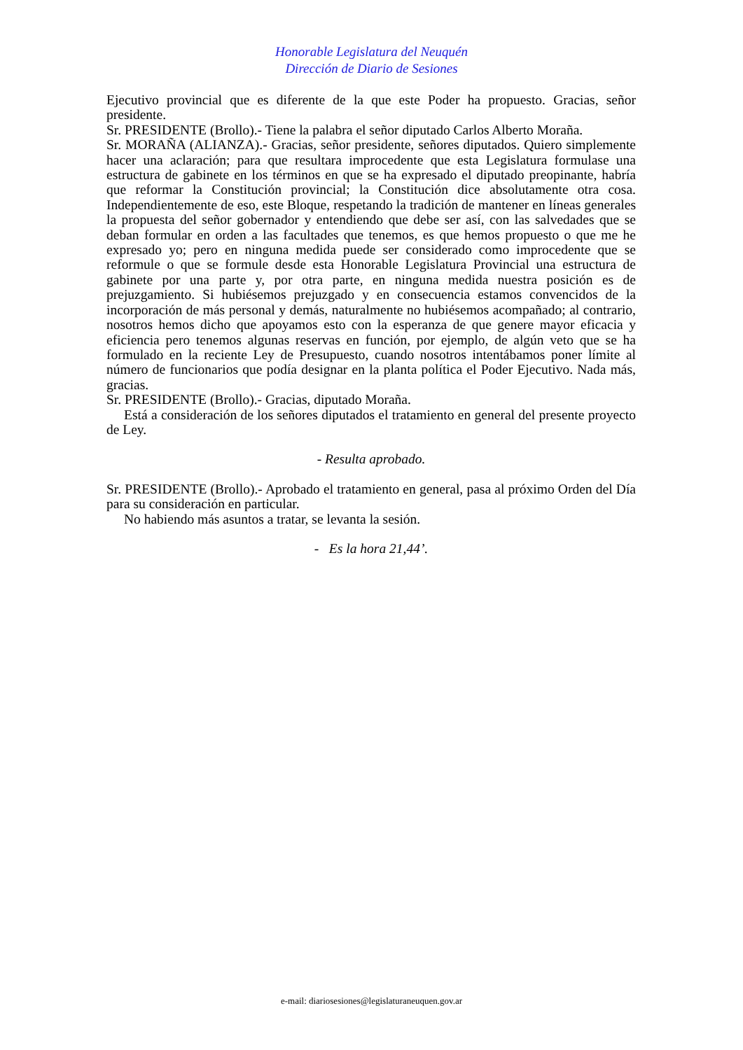Honorable Legislatura del Neuquén
Dirección de Diario de Sesiones
Ejecutivo provincial que es diferente de la que este Poder ha propuesto. Gracias, señor presidente.
Sr. PRESIDENTE (Brollo).- Tiene la palabra el señor diputado Carlos Alberto Moraña.
Sr. MORAÑA (ALIANZA).- Gracias, señor presidente, señores diputados. Quiero simplemente hacer una aclaración; para que resultara improcedente que esta Legislatura formulase una estructura de gabinete en los términos en que se ha expresado el diputado preopinante, habría que reformar la Constitución provincial; la Constitución dice absolutamente otra cosa. Independientemente de eso, este Bloque, respetando la tradición de mantener en líneas generales la propuesta del señor gobernador y entendiendo que debe ser así, con las salvedades que se deban formular en orden a las facultades que tenemos, es que hemos propuesto o que me he expresado yo; pero en ninguna medida puede ser considerado como improcedente que se reformule o que se formule desde esta Honorable Legislatura Provincial una estructura de gabinete por una parte y, por otra parte, en ninguna medida nuestra posición es de prejuzgamiento. Si hubiésemos prejuzgado y en consecuencia estamos convencidos de la incorporación de más personal y demás, naturalmente no hubiésemos acompañado; al contrario, nosotros hemos dicho que apoyamos esto con la esperanza de que genere mayor eficacia y eficiencia pero tenemos algunas reservas en función, por ejemplo, de algún veto que se ha formulado en la reciente Ley de Presupuesto, cuando nosotros intentábamos poner límite al número de funcionarios que podía designar en la planta política el Poder Ejecutivo. Nada más, gracias.
Sr. PRESIDENTE (Brollo).- Gracias, diputado Moraña.
Está a consideración de los señores diputados el tratamiento en general del presente proyecto de Ley.
- Resulta aprobado.
Sr. PRESIDENTE (Brollo).- Aprobado el tratamiento en general, pasa al próximo Orden del Día para su consideración en particular.
No habiendo más asuntos a tratar, se levanta la sesión.
- Es la hora 21,44’.
e-mail: diariosesiones@legislaturaneuquen.gov.ar